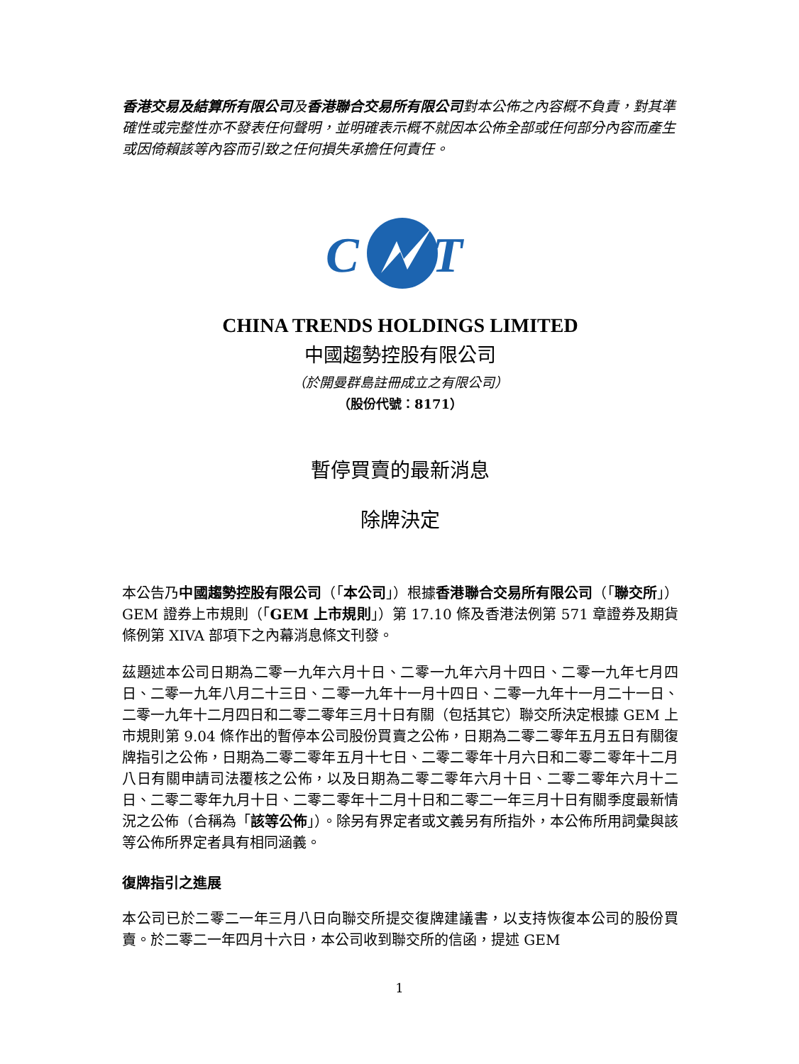香港交易及結算所有限公司及香港聯合交易所有限公司對本公佈之內容概不負責，對其準確性或完整性亦不發表任何聲明，並明確表示概不就因本公佈全部或任何部分內容而產生或因倚賴該等內容而引致之任何損失承擔任何責任。
C
T
CHINA TRENDS HOLDINGS LIMITED
中國趨勢控股有限公司
（於開曼群島註冊成立之有限公司）
（股份代號：8171）
暫停買賣的最新消息
除牌決定
本公告乃中國趨勢控股有限公司（「本公司」）根據香港聯合交易所有限公司（「聯交所」）GEM 證券上市規則（「GEM 上市規則」）第 17.10 條及香港法例第 571 章證券及期貨條例第 XIVA 部項下之內幕消息條文刊發。
茲題述本公司日期為二零一九年六月十日、二零一九年六月十四日、二零一九年七月四日、二零一九年八月二十三日、二零一九年十一月十四日、二零一九年十一月二十一日、二零一九年十二月四日和二零二零年三月十日有關（包括其它）聯交所決定根據 GEM 上市規則第 9.04 條作出的暫停本公司股份買賣之公佈，日期為二零二零年五月五日有關復牌指引之公佈，日期為二零二零年五月十七日、二零二零年十月六日和二零二零年十二月八日有關申請司法覆核之公佈，以及日期為二零二零年六月十日、二零二零年六月十二日、二零二零年九月十日、二零二零年十二月十日和二零二一年三月十日有關季度最新情況之公佈（合稱為「該等公佈」）。除另有界定者或文義另有所指外，本公佈所用詞彙與該等公佈所界定者具有相同涵義。
復牌指引之進展
本公司已於二零二一年三月八日向聯交所提交復牌建議書，以支持恢復本公司的股份買賣。於二零二一年四月十六日，本公司收到聯交所的信函，提述 GEM
1